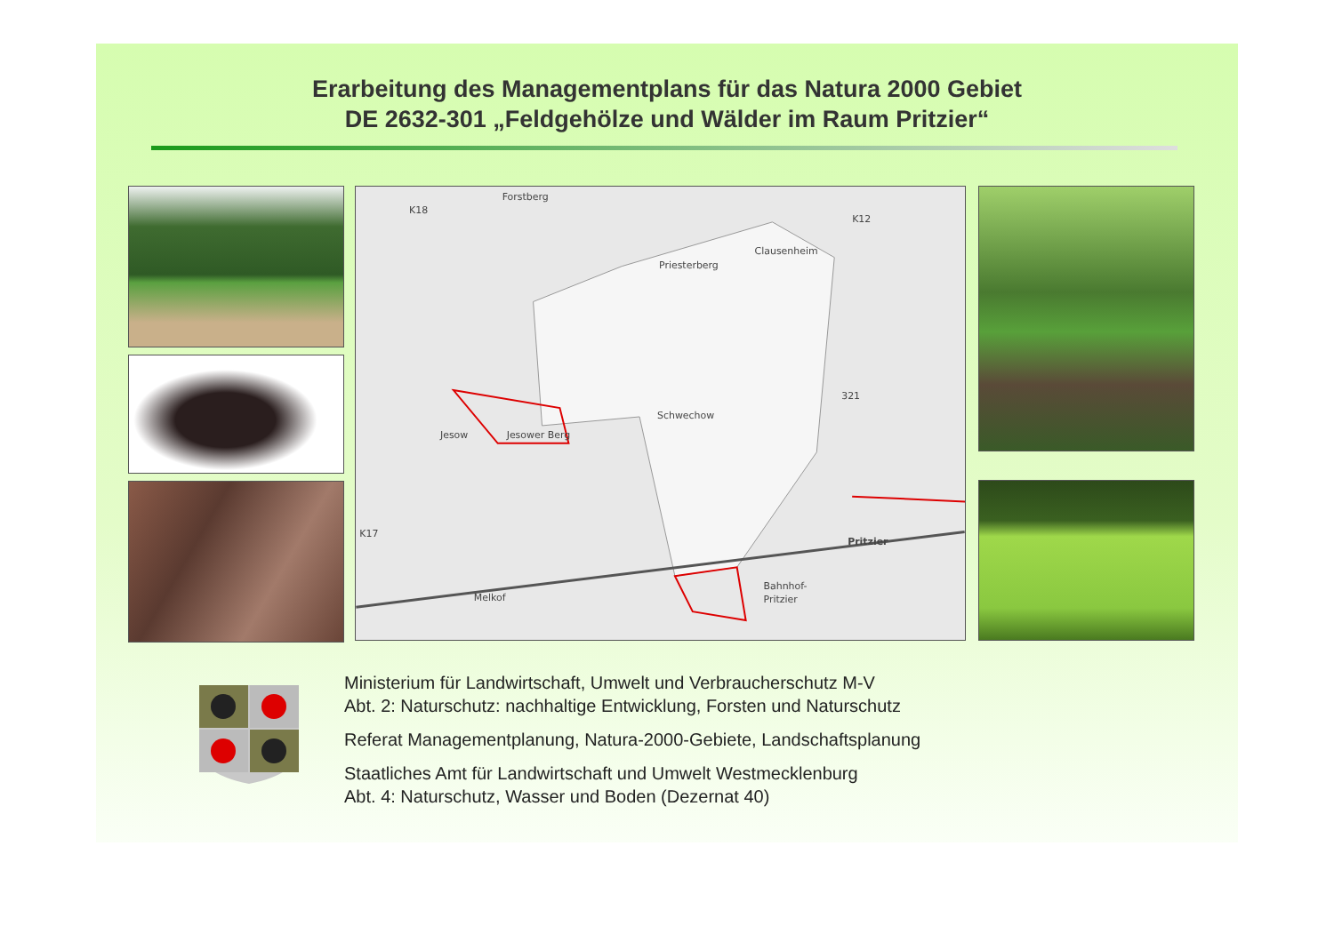Erarbeitung des Managementplans für das Natura 2000 Gebiet
DE 2632-301 „Feldgehölze und Wälder im Raum Pritzier“
Forstberg
Priesterberg
Clausenheim
Jesow
Jesower Berg
Schwechow
Pritzier
Melkof
Bahnhof-
Pritzier
K18
K12
321
K17
Ministerium für Landwirtschaft, Umwelt und Verbraucherschutz M-V
Abt. 2: Naturschutz: nachhaltige Entwicklung, Forsten und Naturschutz
Referat Managementplanung, Natura-2000-Gebiete, Landschaftsplanung
Staatliches Amt für Landwirtschaft und Umwelt Westmecklenburg
Abt. 4: Naturschutz, Wasser und Boden (Dezernat 40)